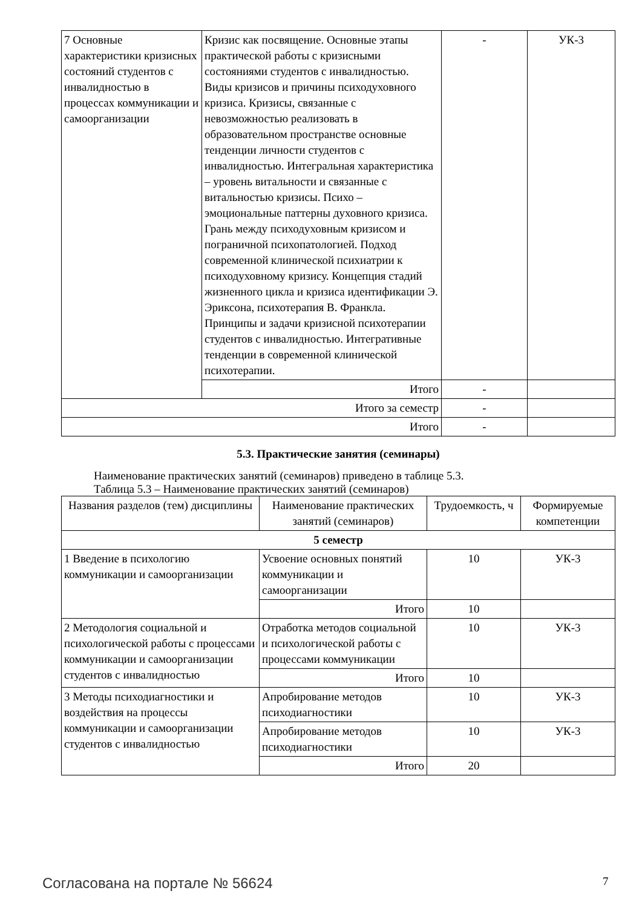| 7 Основные характеристики кризисных состояний студентов с инвалидностью в процессах коммуникации и самоорганизации | Кризис как посвящение. Основные этапы практической работы с кризисными состояниями студентов с инвалидностью. Виды кризисов и причины психодуховного кризиса. Кризисы, связанные с невозможностью реализовать в образовательном пространстве основные тенденции личности студентов с инвалидностью. Интегральная характеристика – уровень витальности и связанные с витальностью кризисы. Психо – эмоциональные паттерны духовного кризиса. Грань между психодуховным кризисом и пограничной психопатологией. Подход современной клинической психиатрии к психодуховному кризису. Концепция стадий жизненного цикла и кризиса идентификации Э. Эриксона, психотерапия В. Франкла. Принципы и задачи кризисной психотерапии студентов с инвалидностью. Интегративные тенденции в современной клинической психотерапии. | - | УК-3 |
| | Итого | - | |
| Итого за семестр | | - | |
| Итого | | - | |
5.3. Практические занятия (семинары)
Наименование практических занятий (семинаров) приведено в таблице 5.3.
Таблица 5.3 – Наименование практических занятий (семинаров)
| Названия разделов (тем) дисциплины | Наименование практических занятий (семинаров) | Трудоемкость, ч | Формируемые компетенции |
| --- | --- | --- | --- |
| 5 семестр | | | |
| 1 Введение в психологию коммуникации и самоорганизации | Усвоение основных понятий коммуникации и самоорганизации | 10 | УК-3 |
| | Итого | 10 | |
| 2 Методология социальной и психологической работы с процессами коммуникации и самоорганизации студентов с инвалидностью | Отработка методов социальной и психологической работы с процессами коммуникации | 10 | УК-3 |
| | Итого | 10 | |
| 3 Методы психодиагностики и воздействия на процессы коммуникации и самоорганизации студентов с инвалидностью | Апробирование методов психодиагностики | 10 | УК-3 |
| | Апробирование методов психодиагностики | 10 | УК-3 |
| | Итого | 20 | |
Согласована на портале № 56624 7